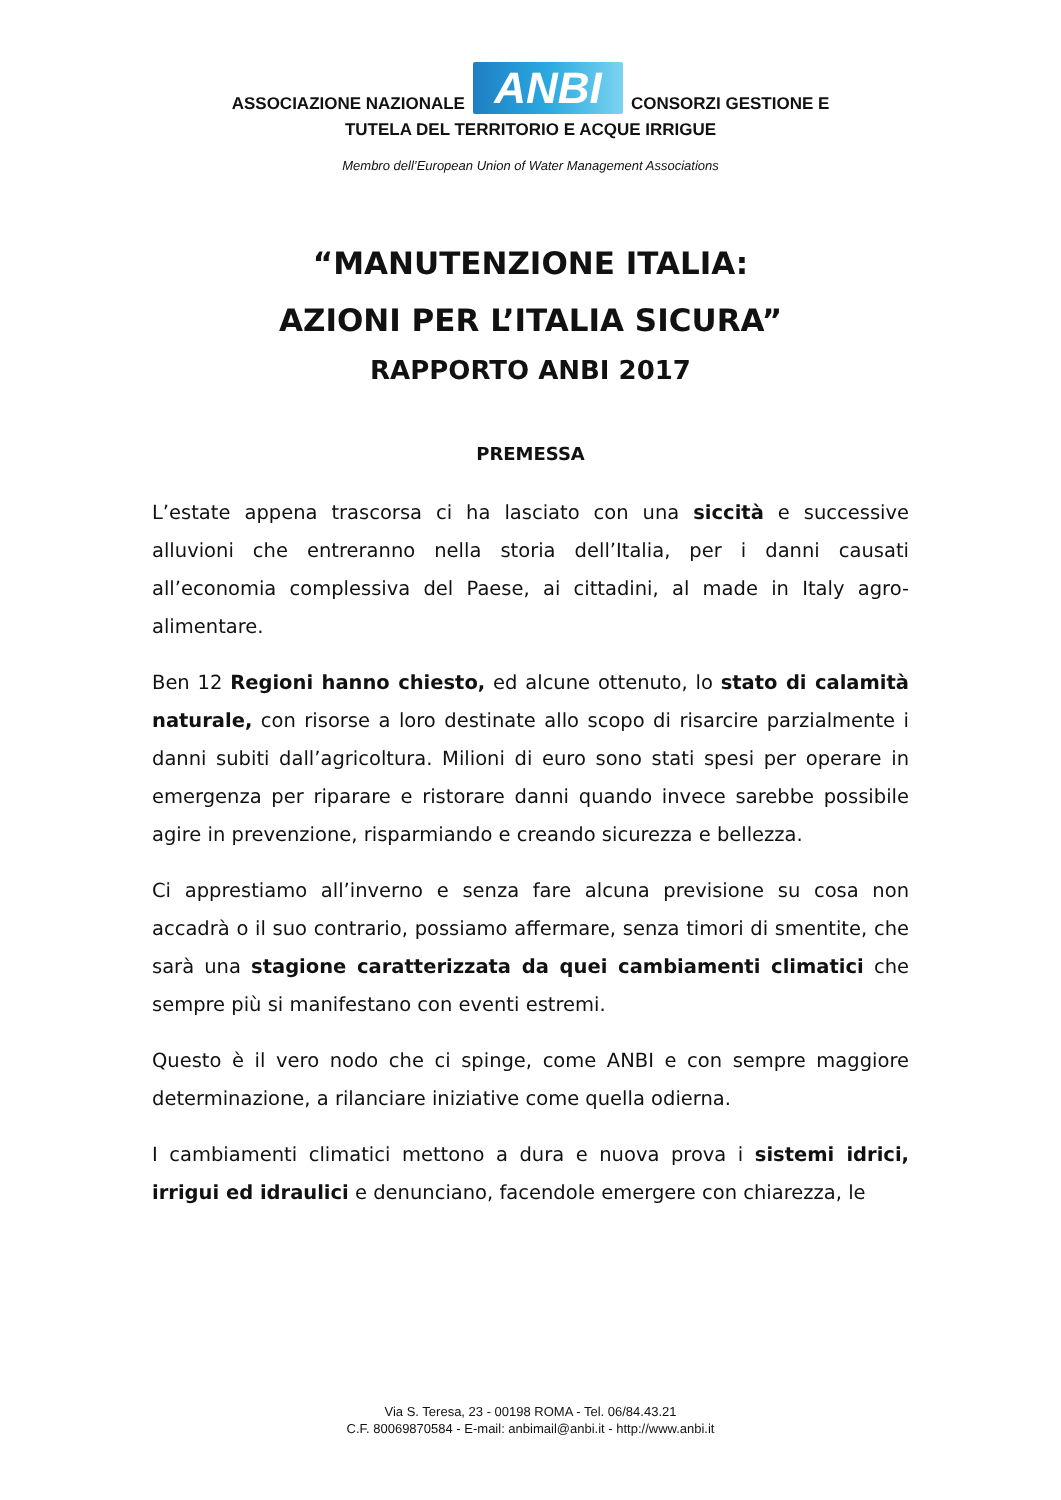ASSOCIAZIONE NAZIONALE ANBI CONSORZI GESTIONE E
TUTELA DEL TERRITORIO E ACQUE IRRIGUE
Membro dell’European Union of Water Management Associations
“MANUTENZIONE ITALIA:
AZIONI PER L’ITALIA SICURA”
RAPPORTO ANBI 2017
PREMESSA
L’estate appena trascorsa ci ha lasciato con una siccità e successive alluvioni che entreranno nella storia dell’Italia, per i danni causati all’economia complessiva del Paese, ai cittadini, al made in Italy agro-alimentare.
Ben 12 Regioni hanno chiesto, ed alcune ottenuto, lo stato di calamità naturale, con risorse a loro destinate allo scopo di risarcire parzialmente i danni subiti dall’agricoltura. Milioni di euro sono stati spesi per operare in emergenza per riparare e ristorare danni quando invece sarebbe possibile agire in prevenzione, risparmiando e creando sicurezza e bellezza.
Ci apprestiamo all’inverno e senza fare alcuna previsione su cosa non accadrà o il suo contrario, possiamo affermare, senza timori di smentite, che sarà una stagione caratterizzata da quei cambiamenti climatici che sempre più si manifestano con eventi estremi.
Questo è il vero nodo che ci spinge, come ANBI e con sempre maggiore determinazione, a rilanciare iniziative come quella odierna.
I cambiamenti climatici mettono a dura e nuova prova i sistemi idrici, irrigui ed idraulici e denunciano, facendole emergere con chiarezza, le
Via S. Teresa, 23 - 00198 ROMA - Tel. 06/84.43.21
C.F. 80069870584 - E-mail: anbimail@anbi.it - http://www.anbi.it